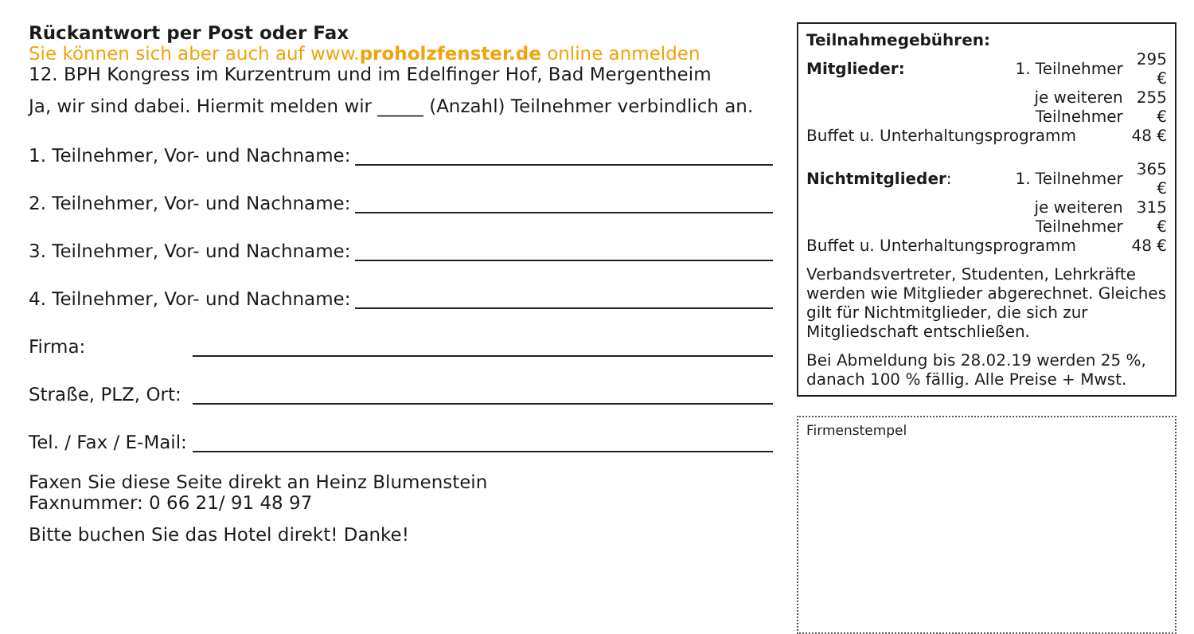Rückantwort per Post oder Fax
Sie können sich aber auch auf www.proholzfenster.de online anmelden
12. BPH Kongress im Kurzentrum und im Edelfinger Hof, Bad Mergentheim
Ja, wir sind dabei. Hiermit melden wir _____ (Anzahl) Teilnehmer verbindlich an.
1. Teilnehmer, Vor- und Nachname:
2. Teilnehmer, Vor- und Nachname:
3. Teilnehmer, Vor- und Nachname:
4. Teilnehmer, Vor- und Nachname:
Firma:
Straße, PLZ, Ort:
Tel. / Fax / E-Mail:
Faxen Sie diese Seite direkt an Heinz Blumenstein
Faxnummer: 0 66 21/ 91 48 97
Bitte buchen Sie das Hotel direkt! Danke!
| Teilnahmegebühren: | | |
| Mitglieder: | 1. Teilnehmer | 295 € |
| | je weiteren Teilnehmer | 255 € |
| Buffet u. Unterhaltungsprogramm | | 48 € |
| Nichtmitglieder : | 1. Teilnehmer | 365 € |
| | je weiteren Teilnehmer | 315 € |
| Buffet u. Unterhaltungsprogramm | | 48 € |
Verbandsvertreter, Studenten, Lehrkräfte werden wie Mitglieder abgerechnet. Gleiches gilt für Nichtmitglieder, die sich zur Mitgliedschaft entschließen.
Bei Abmeldung bis 28.02.19 werden 25 %, danach 100 % fällig. Alle Preise + Mwst.
Firmenstempel